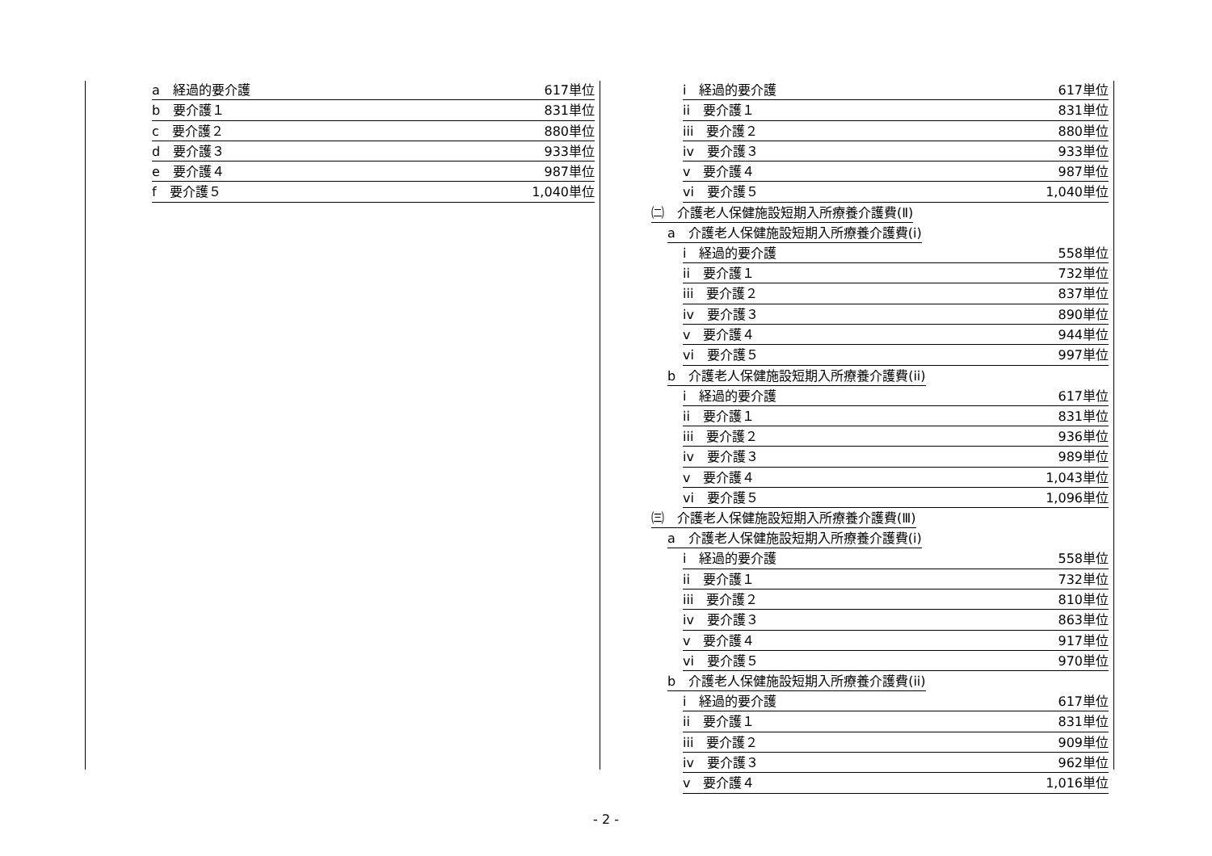a　経過的要介護 617単位
b　要介護１ 831単位
c　要介護２ 880単位
d　要介護３ 933単位
e　要介護４ 987単位
f　要介護５ 1,040単位
i　経過的要介護 617単位
ii　要介護１ 831単位
iii　要介護２ 880単位
iv　要介護３ 933単位
v　要介護４ 987単位
vi　要介護５ 1,040単位
㈡　介護老人保健施設短期入所療養介護費(Ⅱ)
a　介護老人保健施設短期入所療養介護費(i)
i　経過的要介護 558単位
ii　要介護１ 732単位
iii　要介護２ 837単位
iv　要介護３ 890単位
v　要介護４ 944単位
vi　要介護５ 997単位
b　介護老人保健施設短期入所療養介護費(ii)
i　経過的要介護 617単位
ii　要介護１ 831単位
iii　要介護２ 936単位
iv　要介護３ 989単位
v　要介護４ 1,043単位
vi　要介護５ 1,096単位
㈢　介護老人保健施設短期入所療養介護費(Ⅲ)
a　介護老人保健施設短期入所療養介護費(i)
i　経過的要介護 558単位
ii　要介護１ 732単位
iii　要介護２ 810単位
iv　要介護３ 863単位
v　要介護４ 917単位
vi　要介護５ 970単位
b　介護老人保健施設短期入所療養介護費(ii)
i　経過的要介護 617単位
ii　要介護１ 831単位
iii　要介護２ 909単位
iv　要介護３ 962単位
v　要介護４ 1,016単位
- 2 -